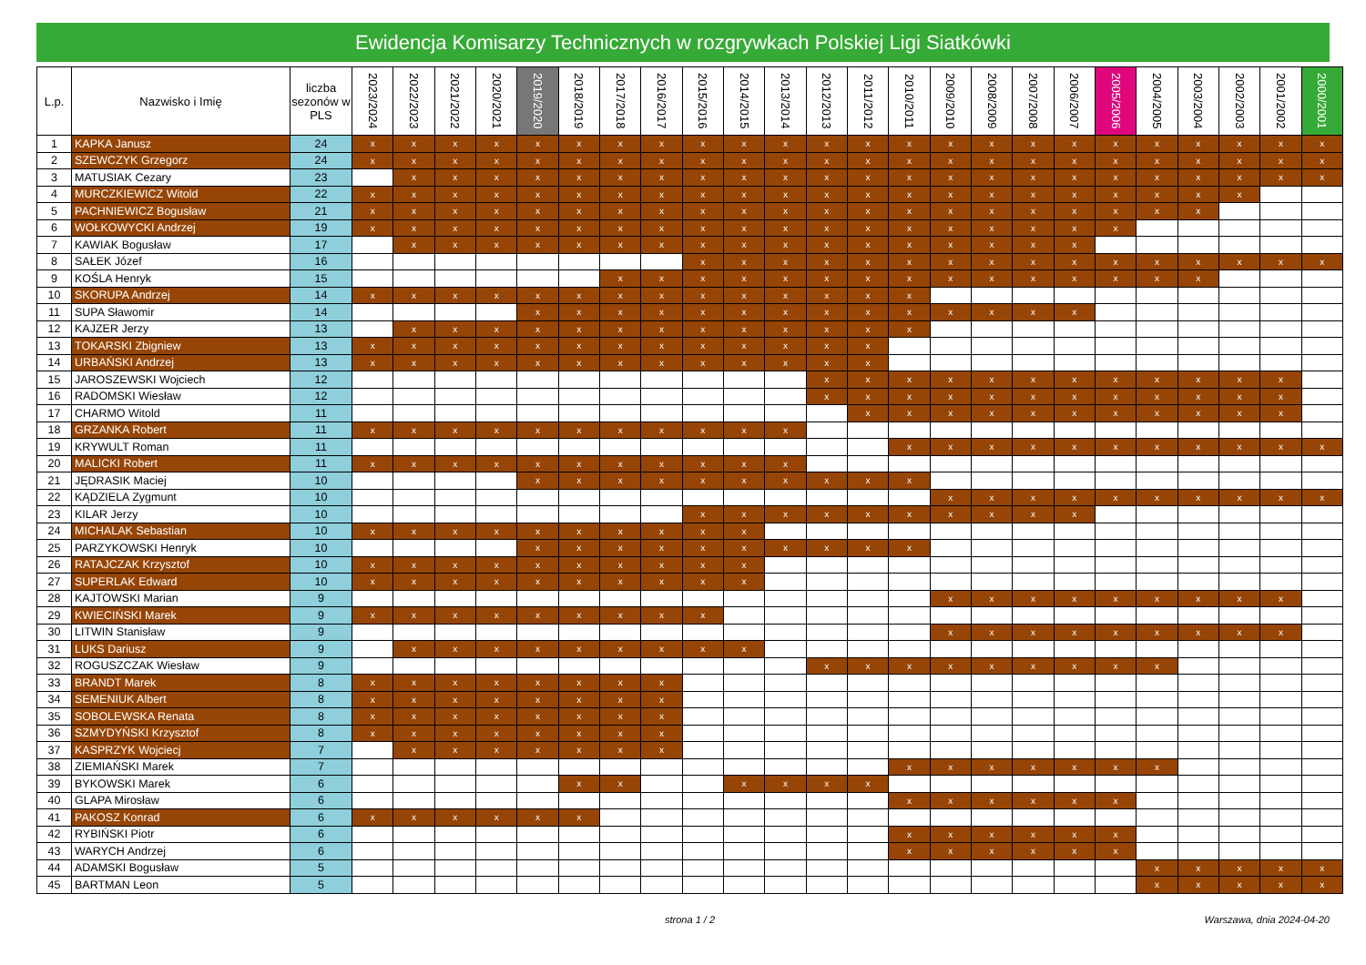Ewidencja Komisarzy Technicznych w rozgrywkach Polskiej Ligi Siatkówki
| L.p. | Nazwisko i Imię | liczba sezonów w PLS | 2023/2024 | 2022/2023 | 2021/2022 | 2020/2021 | 2019/2020 | 2018/2019 | 2017/2018 | 2016/2017 | 2015/2016 | 2014/2015 | 2013/2014 | 2012/2013 | 2011/2012 | 2010/2011 | 2009/2010 | 2008/2009 | 2007/2008 | 2006/2007 | 2005/2006 | 2004/2005 | 2003/2004 | 2002/2003 | 2001/2002 | 2000/2001 |
| --- | --- | --- | --- | --- | --- | --- | --- | --- | --- | --- | --- | --- | --- | --- | --- | --- | --- | --- | --- | --- | --- | --- | --- | --- | --- | --- |
| 1 | KAPKA Janusz | 24 | x | x | x | x | x | x | x | x | x | x | x | x | x | x | x | x | x | x | x | x | x | x | x | x |
| 2 | SZEWCZYK Grzegorz | 24 | x | x | x | x | x | x | x | x | x | x | x | x | x | x | x | x | x | x | x | x | x | x | x | x |
| 3 | MATUSIAK Cezary | 23 | | x | x | x | x | x | x | x | x | x | x | x | x | x | x | x | x | x | x | x | x | x | x | x |
| 4 | MURCZKIEWICZ Witold | 22 | x | x | x | x | x | x | x | x | x | x | x | x | x | x | x | x | x | x | x | x | x | x | | |
| 5 | PACHNIEWICZ Bogusław | 21 | x | x | x | x | x | x | x | x | x | x | x | x | x | x | x | x | x | x | x | x | x | | | |
| 6 | WOŁKOWYCKI Andrzej | 19 | x | x | x | x | x | x | x | x | x | x | x | x | x | x | x | x | x | x | x | | | | | |
| 7 | KAWIAK Bogusław | 17 | | x | x | x | x | x | x | x | x | x | x | x | x | x | x | x | x | x | | | | | | |
| 8 | SAŁEK Józef | 16 | | | | | | | | | x | x | x | x | x | x | x | x | x | x | x | x | x | x | x | x |
| 9 | KOŚLA Henryk | 15 | | | | | | | x | x | x | x | x | x | x | x | x | x | x | x | x | x | x | | | |
| 10 | SKORUPA Andrzej | 14 | x | x | x | x | x | x | x | x | x | x | x | x | x | x | | | | | | | | | | |
| 11 | SUPA Sławomir | 14 | | | | | x | x | x | x | x | x | x | x | x | x | x | x | x | x | | | | | | |
| 12 | KAJZER Jerzy | 13 | | x | x | x | x | x | x | x | x | x | x | x | x | x | | | | | | | | | | |
| 13 | TOKARSKI Zbigniew | 13 | x | x | x | x | x | x | x | x | x | x | x | x | x | | | | | | | | | | | |
| 14 | URBAŃSKI Andrzej | 13 | x | x | x | x | x | x | x | x | x | x | x | x | x | | | | | | | | | | | |
| 15 | JAROSZEWSKI Wojciech | 12 | | | | | | | | | | | | x | x | x | x | x | x | x | x | x | x | x | x | |
| 16 | RADOMSKI Wiesław | 12 | | | | | | | | | | | | x | x | x | x | x | x | x | x | x | x | x | x | |
| 17 | CHARMO Witold | 11 | | | | | | | | | | | | | x | x | x | x | x | x | x | x | x | x | x | |
| 18 | GRZANKA Robert | 11 | x | x | x | x | x | x | x | x | x | x | x | | | | | | | | | | | | | |
| 19 | KRYWULT Roman | 11 | | | | | | | | | | | | | | x | x | x | x | x | x | x | x | x | x | x |
| 20 | MALICKI Robert | 11 | x | x | x | x | x | x | x | x | x | x | x | | | | | | | | | | | | | |
| 21 | JĘDRASIK Maciej | 10 | | | | | x | x | x | x | x | x | x | x | x | x | | | | | | | | | | |
| 22 | KĄDZIELA Zygmunt | 10 | | | | | | | | | | | | | | | x | x | x | x | x | x | x | x | x | x |
| 23 | KILAR Jerzy | 10 | | | | | | | | | x | x | x | x | x | x | x | x | x | x | | | | | | |
| 24 | MICHALAK Sebastian | 10 | x | x | x | x | x | x | x | x | x | x | | | | | | | | | | | | | | |
| 25 | PARZYKOWSKI Henryk | 10 | | | | | x | x | x | x | x | x | x | x | x | x | | | | | | | | | | |
| 26 | RATAJCZAK Krzysztof | 10 | x | x | x | x | x | x | x | x | x | x | | | | | | | | | | | | | | |
| 27 | SUPERLAK Edward | 10 | x | x | x | x | x | x | x | x | x | x | | | | | | | | | | | | | | |
| 28 | KAJTOWSKI Marian | 9 | | | | | | | | | | | | | | | x | x | x | x | x | x | x | x | x | |
| 29 | KWIECIŃSKI Marek | 9 | x | x | x | x | x | x | x | x | x | | | | | | | | | | | | | | | |
| 30 | LITWIN Stanisław | 9 | | | | | | | | | | | | | | | x | x | x | x | x | x | x | x | x | |
| 31 | LUKS Dariusz | 9 | | x | x | x | x | x | x | x | x | x | | | | | | | | | | | | | | |
| 32 | ROGUSZCZAK Wiesław | 9 | | | | | | | | | | | | x | x | x | x | x | x | x | x | x | | | | |
| 33 | BRANDT Marek | 8 | x | x | x | x | x | x | x | x | | | | | | | | | | | | | | | | |
| 34 | SEMENIUK Albert | 8 | x | x | x | x | x | x | x | x | | | | | | | | | | | | | | | | |
| 35 | SOBOLEWSKA Renata | 8 | x | x | x | x | x | x | x | x | | | | | | | | | | | | | | | | |
| 36 | SZMYDYŃSKI Krzysztof | 8 | x | x | x | x | x | x | x | x | | | | | | | | | | | | | | | | |
| 37 | KASPRZYK Wojciecj | 7 | | x | x | x | x | x | x | x | | | | | | | | | | | | | | | | |
| 38 | ZIEMIAŃSKI Marek | 7 | | | | | | | | | | | | | | x | x | x | x | x | x | x | | | | |
| 39 | BYKOWSKI Marek | 6 | | | | | | x | x | | | x | x | x | x | | | | | | | | | | | |
| 40 | GLAPA Mirosław | 6 | | | | | | | | | | | | | | x | x | x | x | x | x | | | | | |
| 41 | PAKOSZ Konrad | 6 | x | x | x | x | x | x | | | | | | | | | | | | | | | | | | |
| 42 | RYBIŃSKI Piotr | 6 | | | | | | | | | | | | | | x | x | x | x | x | x | | | | | |
| 43 | WARYCH Andrzej | 6 | | | | | | | | | | | | | | x | x | x | x | x | x | | | | | |
| 44 | ADAMSKI Bogusław | 5 | | | | | | | | | | | | | | | | | | | | x | x | x | x | x |
| 45 | BARTMAN Leon | 5 | | | | | | | | | | | | | | | | | | | | x | x | x | x | x |
strona 1 / 2 Warszawa, dnia 2024-04-20